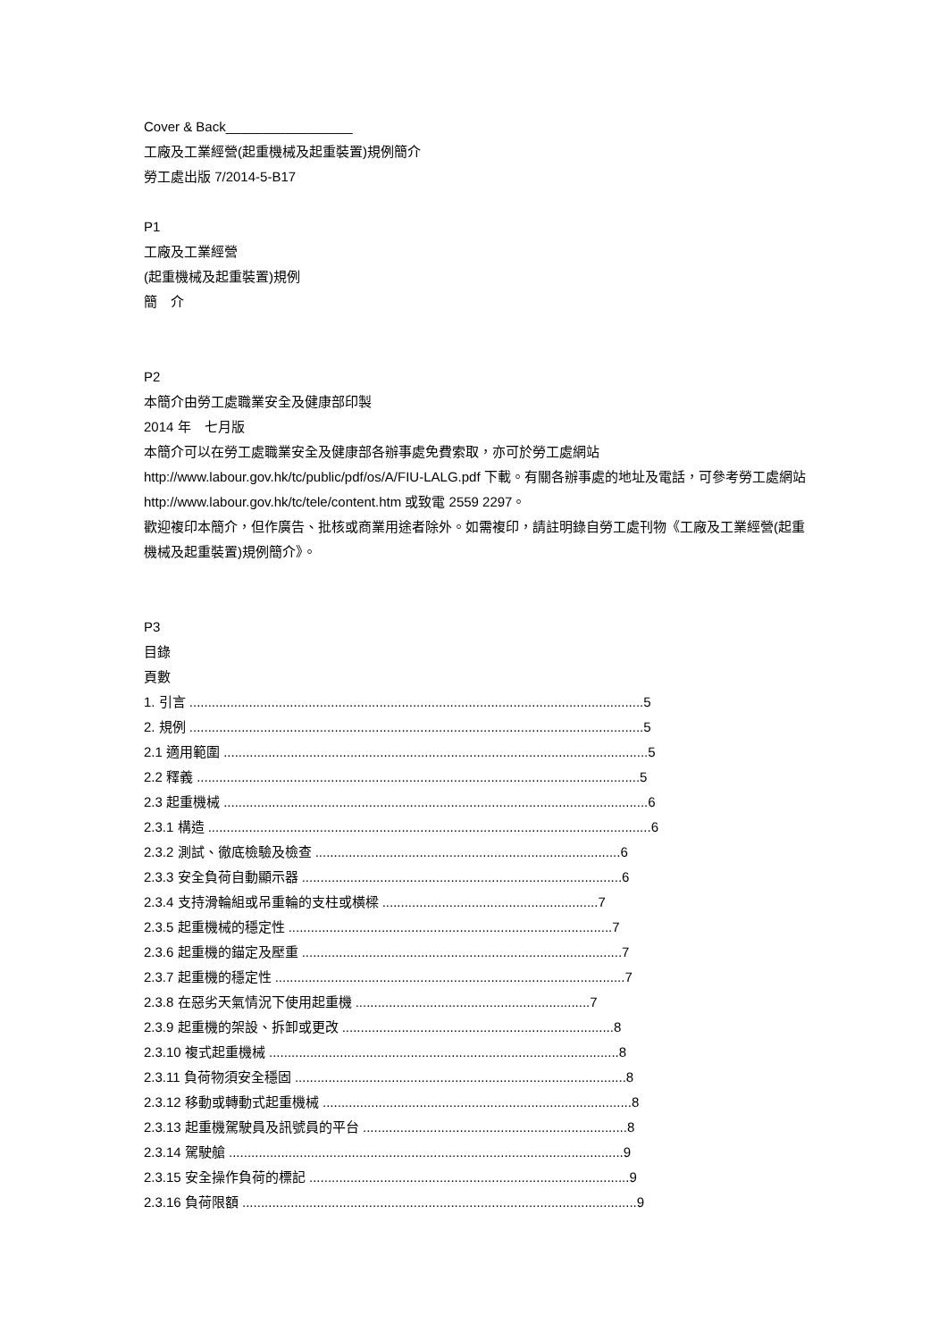Cover & Back_________________
工廠及工業經營(起重機械及起重裝置)規例簡介
勞工處出版 7/2014-5-B17
P1
工廠及工業經營
(起重機械及起重裝置)規例
簡　介
P2
本簡介由勞工處職業安全及健康部印製
2014 年　七月版
本簡介可以在勞工處職業安全及健康部各辦事處免費索取，亦可於勞工處網站 http://www.labour.gov.hk/tc/public/pdf/os/A/FIU-LALG.pdf 下載。有關各辦事處的地址及電話，可參考勞工處網站 http://www.labour.gov.hk/tc/tele/content.htm 或致電 2559 2297。
歡迎複印本簡介，但作廣告、批核或商業用途者除外。如需複印，請註明錄自勞工處刊物《工廠及工業經營(起重機械及起重裝置)規例簡介》。
P3
目錄
頁數
1. 引言 ..........................................................................................................................5
2. 規例 ..........................................................................................................................5
2.1 適用範圍 ..................................................................................................................5
2.2 釋義 .......................................................................................................................5
2.3 起重機械 ..................................................................................................................6
2.3.1 構造 .......................................................................................................................6
2.3.2 測試、徹底檢驗及檢查 ..................................................................................6
2.3.3 安全負荷自動顯示器 ......................................................................................6
2.3.4 支持滑輪組或吊重輪的支柱或橫樑 ..........................................................7
2.3.5 起重機械的穩定性 .......................................................................................7
2.3.6 起重機的錨定及壓重 ......................................................................................7
2.3.7 起重機的穩定性 ..............................................................................................7
2.3.8 在惡劣天氣情況下使用起重機 ...............................................................7
2.3.9 起重機的架設、拆卸或更改 .........................................................................8
2.3.10 複式起重機械 ..............................................................................................8
2.3.11 負荷物須安全穩固 .........................................................................................8
2.3.12 移動或轉動式起重機械 ...................................................................................8
2.3.13 起重機駕駛員及訊號員的平台 .......................................................................8
2.3.14 駕駛艙 ..........................................................................................................9
2.3.15 安全操作負荷的標記 ......................................................................................9
2.3.16 負荷限額 ..........................................................................................................9